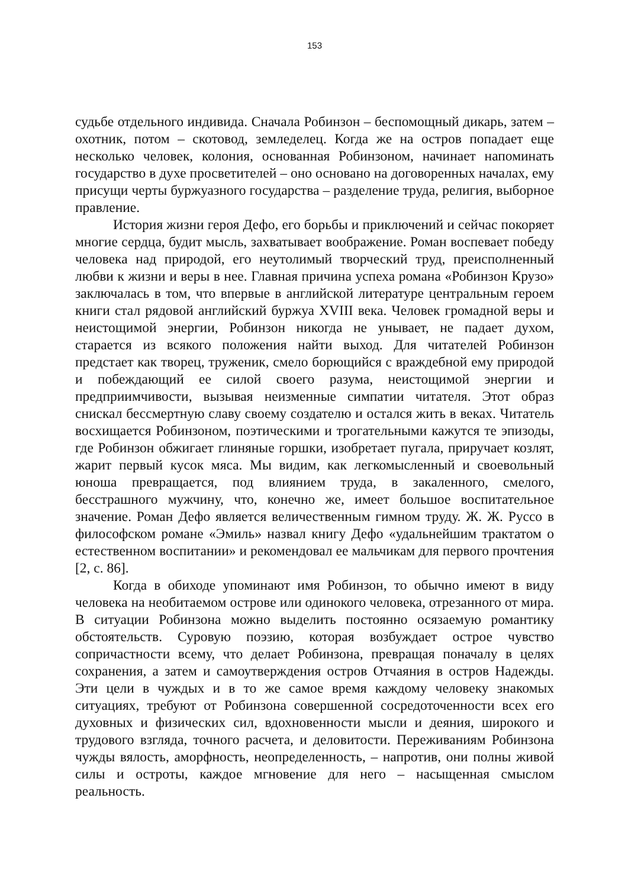153
судьбе отдельного индивида. Сначала Робинзон – беспомощный дикарь, затем – охотник, потом – скотовод, земледелец. Когда же на остров попадает еще несколько человек, колония, основанная Робинзоном, начинает напоминать государство в духе просветителей – оно основано на договоренных началах, ему присущи черты буржуазного государства – разделение труда, религия, выборное правление.
История жизни героя Дефо, его борьбы и приключений и сейчас покоряет многие сердца, будит мысль, захватывает воображение. Роман воспевает победу человека над природой, его неутолимый творческий труд, преисполненный любви к жизни и веры в нее. Главная причина успеха романа «Робинзон Крузо» заключалась в том, что впервые в английской литературе центральным героем книги стал рядовой английский буржуа XVIII века. Человек громадной веры и неистощимой энергии, Робинзон никогда не унывает, не падает духом, старается из всякого положения найти выход. Для читателей Робинзон предстает как творец, труженик, смело борющийся с враждебной ему природой и побеждающий ее силой своего разума, неистощимой энергии и предприимчивости, вызывая неизменные симпатии читателя. Этот образ снискал бессмертную славу своему создателю и остался жить в веках. Читатель восхищается Робинзоном, поэтическими и трогательными кажутся те эпизоды, где Робинзон обжигает глиняные горшки, изобретает пугала, приручает козлят, жарит первый кусок мяса. Мы видим, как легкомысленный и своевольный юноша превращается, под влиянием труда, в закаленного, смелого, бесстрашного мужчину, что, конечно же, имеет большое воспитательное значение. Роман Дефо является величественным гимном труду. Ж. Ж. Руссо в философском романе «Эмиль» назвал книгу Дефо «удальнейшим трактатом о естественном воспитании» и рекомендовал ее мальчикам для первого прочтения [2, с. 86].
Когда в обиходе упоминают имя Робинзон, то обычно имеют в виду человека на необитаемом острове или одинокого человека, отрезанного от мира. В ситуации Робинзона можно выделить постоянно осязаемую романтику обстоятельств. Суровую поэзию, которая возбуждает острое чувство сопричастности всему, что делает Робинзона, превращая поначалу в целях сохранения, а затем и самоутверждения остров Отчаяния в остров Надежды. Эти цели в чуждых и в то же самое время каждому человеку знакомых ситуациях, требуют от Робинзона совершенной сосредоточенности всех его духовных и физических сил, вдохновенности мысли и деяния, широкого и трудового взгляда, точного расчета, и деловитости. Переживаниям Робинзона чужды вялость, аморфность, неопределенность, – напротив, они полны живой силы и остроты, каждое мгновение для него – насыщенная смыслом реальность.